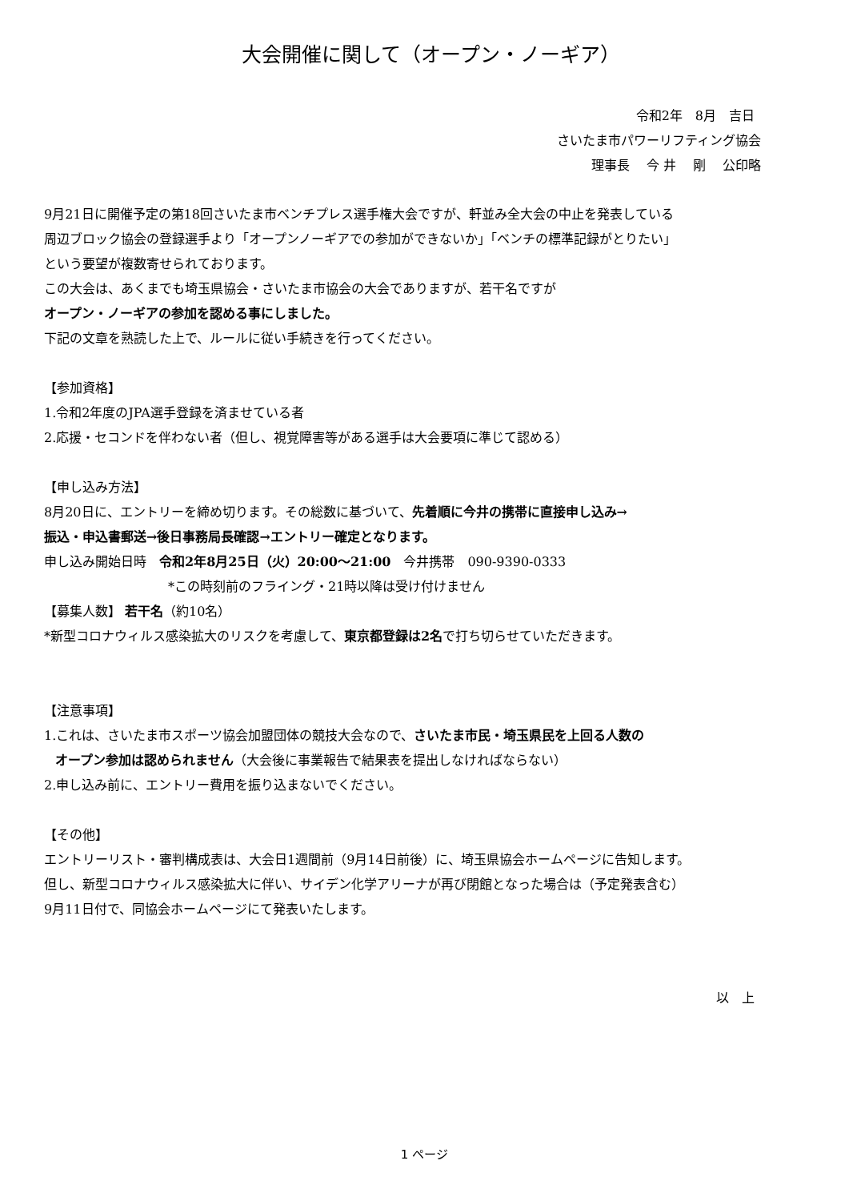大会開催に関して（オープン・ノーギア）
令和2年　8月　吉日
さいたま市パワーリフティング協会
理事長　 今 井　 剛　 公印略
9月21日に開催予定の第18回さいたま市ベンチプレス選手権大会ですが、軒並み全大会の中止を発表している
周辺ブロック協会の登録選手より「オープンノーギアでの参加ができないか」「ベンチの標準記録がとりたい」
という要望が複数寄せられております。
この大会は、あくまでも埼玉県協会・さいたま市協会の大会でありますが、若干名ですが
オープン・ノーギアの参加を認める事にしました。
下記の文章を熟読した上で、ルールに従い手続きを行ってください。
【参加資格】
1.令和2年度のJPA選手登録を済ませている者
2.応援・セコンドを伴わない者（但し、視覚障害等がある選手は大会要項に準じて認める）
【申し込み方法】
8月20日に、エントリーを締め切ります。その総数に基づいて、先着順に今井の携帯に直接申し込み→
振込・申込書郵送→後日事務局長確認→エントリー確定となります。
申し込み開始日時　令和2年8月25日（火）20:00～21:00　今井携帯　090-9390-0333
*この時刻前のフライング・21時以降は受け付けません
【募集人数】 若干名（約10名）
*新型コロナウィルス感染拡大のリスクを考慮して、東京都登録は2名で打ち切らせていただきます。
【注意事項】
1.これは、さいたま市スポーツ協会加盟団体の競技大会なので、さいたま市民・埼玉県民を上回る人数の
オープン参加は認められません（大会後に事業報告で結果表を提出しなければならない）
2.申し込み前に、エントリー費用を振り込まないでください。
【その他】
エントリーリスト・審判構成表は、大会日1週間前（9月14日前後）に、埼玉県協会ホームページに告知します。
但し、新型コロナウィルス感染拡大に伴い、サイデン化学アリーナが再び閉館となった場合は（予定発表含む）
9月11日付で、同協会ホームページにて発表いたします。
以　上
1 ページ